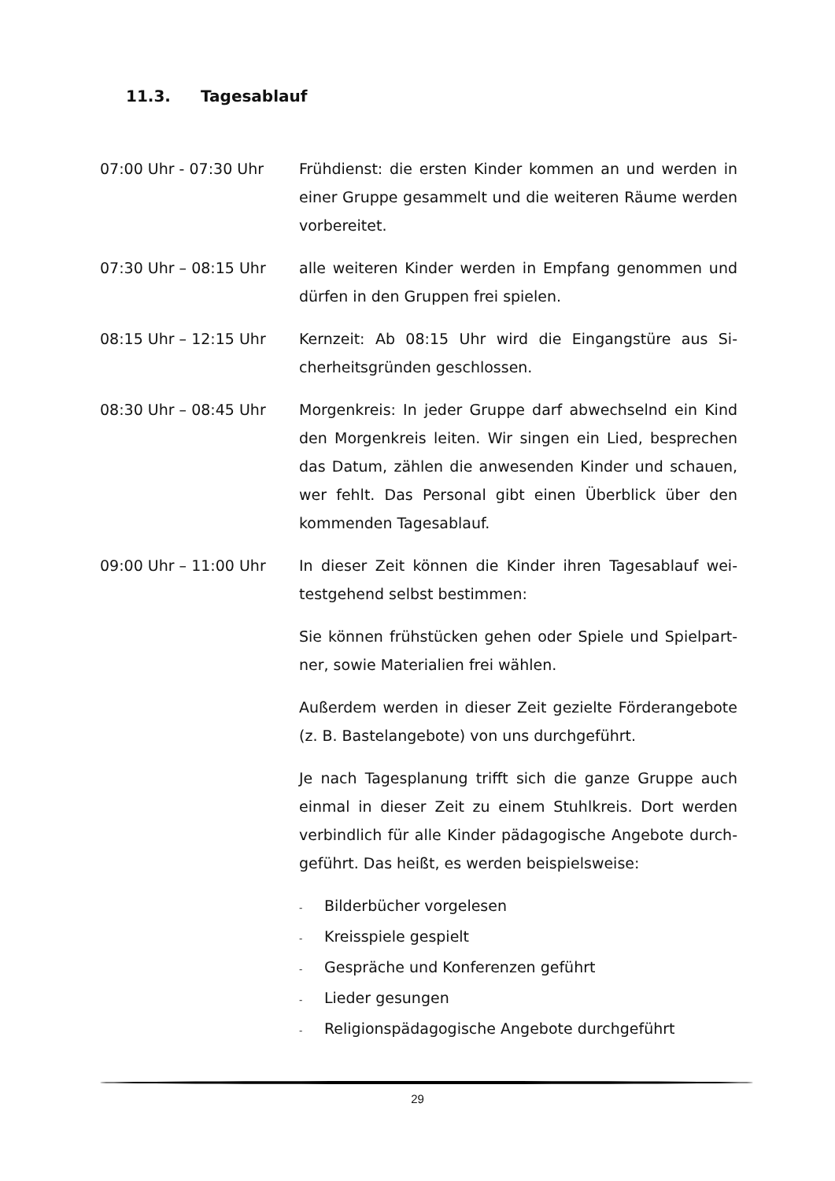11.3. Tagesablauf
07:00 Uhr - 07:30 Uhr Frühdienst: die ersten Kinder kommen an und werden in einer Gruppe gesammelt und die weiteren Räume wer­den vorbereitet.
07:30 Uhr – 08:15 Uhr alle weiteren Kinder werden in Empfang genommen und dürfen in den Gruppen frei spielen.
08:15 Uhr – 12:15 Uhr Kernzeit: Ab 08:15 Uhr wird die Eingangstüre aus Si­cherheitsgründen geschlossen.
08:30 Uhr – 08:45 Uhr Morgenkreis: In jeder Gruppe darf abwechselnd ein Kind den Morgenkreis leiten. Wir singen ein Lied, besprechen das Datum, zählen die anwesenden Kinder und schauen, wer fehlt. Das Personal gibt einen Überblick über den kommenden Tagesablauf.
09:00 Uhr – 11:00 Uhr In dieser Zeit können die Kinder ihren Tagesablauf wei­testgehend selbst bestimmen:
Sie können frühstücken gehen oder Spiele und Spielpart­ner, sowie Materialien frei wählen.
Außerdem werden in dieser Zeit gezielte Förderangebote (z. B. Bastelangebote) von uns durchgeführt.
Je nach Tagesplanung trifft sich die ganze Gruppe auch einmal in dieser Zeit zu einem Stuhlkreis. Dort werden verbindlich für alle Kinder pädagogische Angebote durch­geführt. Das heißt, es werden beispielsweise:
- Bilderbücher vorgelesen
- Kreisspiele gespielt
- Gespräche und Konferenzen geführt
- Lieder gesungen
- Religionspädagogische Angebote durchgeführt
29